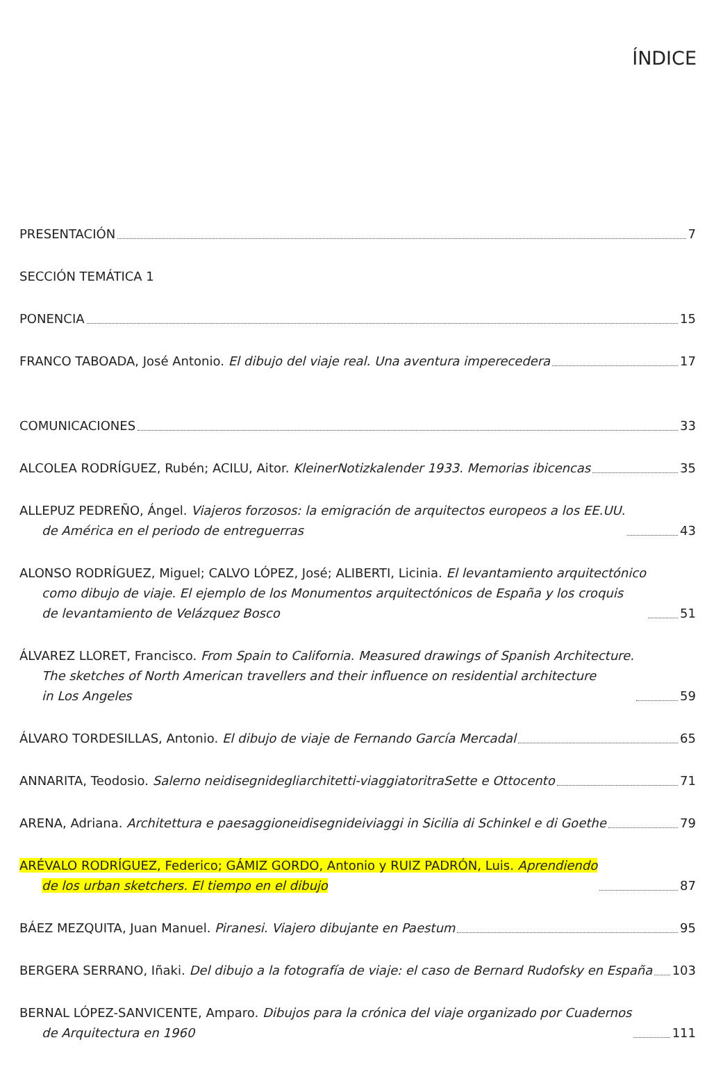ÍNDICE
PRESENTACIÓN 7
SECCIÓN TEMÁTICA 1
PONENCIA 15
FRANCO TABOADA, José Antonio. El dibujo del viaje real. Una aventura imperecedera 17
COMUNICACIONES 33
ALCOLEA RODRÍGUEZ, Rubén; ACILU, Aitor. KleinerNotizkalender 1933. Memorias ibicencas 35
ALLEPUZ PEDREÑO, Ángel. Viajeros forzosos: la emigración de arquitectos europeos a los EE.UU.
de América en el periodo de entreguerras 43
ALONSO RODRÍGUEZ, Miguel; CALVO LÓPEZ, José; ALIBERTI, Licinia. El levantamiento arquitectónico
como dibujo de viaje. El ejemplo de los Monumentos arquitectónicos de España y los croquis
de levantamiento de Velázquez Bosco 51
ÁLVAREZ LLORET, Francisco. From Spain to California. Measured drawings of Spanish Architecture.
The sketches of North American travellers and their influence on residential architecture
in Los Angeles 59
ÁLVARO TORDESILLAS, Antonio. El dibujo de viaje de Fernando García Mercadal 65
ANNARITA, Teodosio. Salerno neidisegnidegliarchitetti-viaggiatoritraSette e Ottocento 71
ARENA, Adriana. Architettura e paesaggioneidisegnideiviaggi in Sicilia di Schinkel e di Goethe 79
ARÉVALO RODRÍGUEZ, Federico; GÁMIZ GORDO, Antonio y RUIZ PADRÓN, Luis. Aprendiendo
de los urban sketchers. El tiempo en el dibujo 87
BÁEZ MEZQUITA, Juan Manuel. Piranesi. Viajero dibujante en Paestum 95
BERGERA SERRANO, Iñaki. Del dibujo a la fotografía de viaje: el caso de Bernard Rudofsky en España 103
BERNAL LÓPEZ-SANVICENTE, Amparo. Dibujos para la crónica del viaje organizado por Cuadernos
de Arquitectura en 1960 111